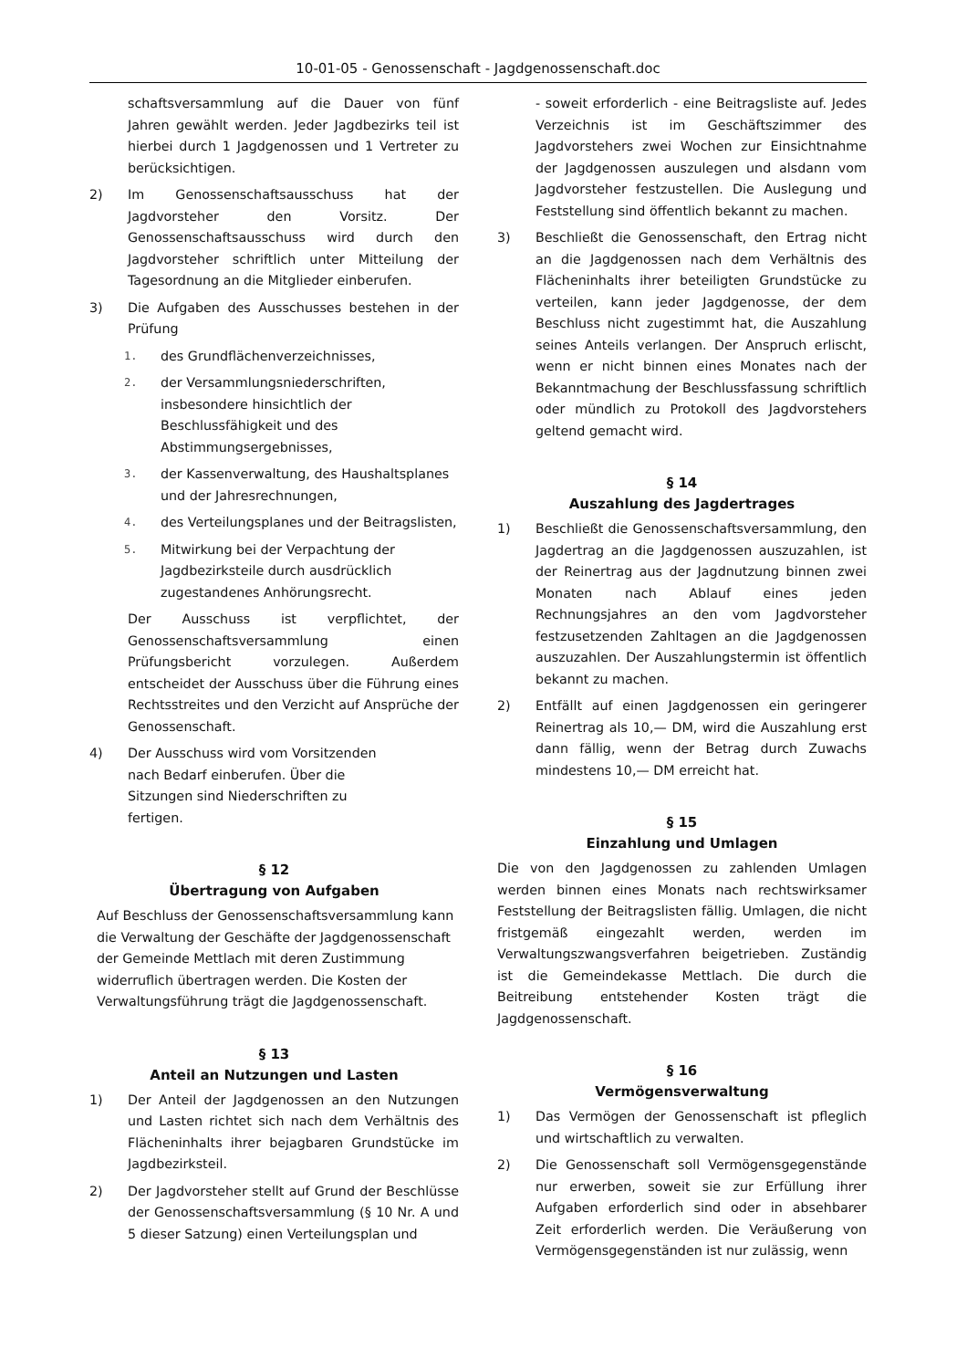10-01-05 - Genossenschaft - Jagdgenossenschaft.doc
schaftsversammlung auf die Dauer von fünf Jahren gewählt werden. Jeder Jagdbezirks teil ist hierbei durch 1 Jagdgenossen und 1 Vertreter zu berücksichtigen.
2) Im Genossenschaftsausschuss hat der Jagdvorsteher den Vorsitz. Der Genossenschaftsausschuss wird durch den Jagdvorsteher schriftlich unter Mitteilung der Tagesordnung an die Mitglieder einberufen.
3) Die Aufgaben des Ausschusses bestehen in der Prüfung
1. des Grundflächenverzeichnisses,
2. der Versammlungsniederschriften, insbesondere hinsichtlich der Beschlussfähigkeit und des Abstimmungsergebnisses,
3. der Kassenverwaltung, des Haushaltsplanes und der Jahresrechnungen,
4. des Verteilungsplanes und der Beitragslisten,
5. Mitwirkung bei der Verpachtung der Jagdbezirksteile durch ausdrücklich zugestandenes Anhörungsrecht.
Der Ausschuss ist verpflichtet, der Genossenschaftsversammlung einen Prüfungsbericht vorzulegen. Außerdem entscheidet der Ausschuss über die Führung eines Rechtsstreites und den Verzicht auf Ansprüche der Genossenschaft.
4) Der Ausschuss wird vom Vorsitzenden nach Bedarf einberufen. Über die Sitzungen sind Niederschriften zu fertigen.
§ 12
Übertragung von Aufgaben
Auf Beschluss der Genossenschaftsversammlung kann die Verwaltung der Geschäfte der Jagdgenossenschaft der Gemeinde Mettlach mit deren Zustimmung widerruflich übertragen werden. Die Kosten der Verwaltungsführung trägt die Jagdgenossenschaft.
§ 13
Anteil an Nutzungen und Lasten
1) Der Anteil der Jagdgenossen an den Nutzungen und Lasten richtet sich nach dem Verhältnis des Flächeninhalts ihrer bejagbaren Grundstücke im Jagdbezirksteil.
2) Der Jagdvorsteher stellt auf Grund der Beschlüsse der Genossenschaftsversammlung (§ 10 Nr. A und 5 dieser Satzung) einen Verteilungsplan und
- soweit erforderlich - eine Beitragsliste auf. Jedes Verzeichnis ist im Geschäftszimmer des Jagdvorstehers zwei Wochen zur Einsichtnahme der Jagdgenossen auszulegen und alsdann vom Jagdvorsteher festzustellen. Die Auslegung und Feststellung sind öffentlich bekannt zu machen.
3) Beschließt die Genossenschaft, den Ertrag nicht an die Jagdgenossen nach dem Verhältnis des Flächeninhalts ihrer beteiligten Grundstücke zu verteilen, kann jeder Jagdgenosse, der dem Beschluss nicht zugestimmt hat, die Auszahlung seines Anteils verlangen. Der Anspruch erlischt, wenn er nicht binnen eines Monates nach der Bekanntmachung der Beschlussfassung schriftlich oder mündlich zu Protokoll des Jagdvorstehers geltend gemacht wird.
§ 14
Auszahlung des Jagdertrages
1) Beschließt die Genossenschaftsversammlung, den Jagdertrag an die Jagdgenossen auszuzahlen, ist der Reinertrag aus der Jagdnutzung binnen zwei Monaten nach Ablauf eines jeden Rechnungsjahres an den vom Jagdvorsteher festzusetzenden Zahltagen an die Jagdgenossen auszuzahlen. Der Auszahlungstermin ist öffentlich bekannt zu machen.
2) Entfällt auf einen Jagdgenossen ein geringerer Reinertrag als 10,— DM, wird die Auszahlung erst dann fällig, wenn der Betrag durch Zuwachs mindestens 10,— DM erreicht hat.
§ 15
Einzahlung und Umlagen
Die von den Jagdgenossen zu zahlenden Umlagen werden binnen eines Monats nach rechtswirksamer Feststellung der Beitragslisten fällig. Umlagen, die nicht fristgemäß eingezahlt werden, werden im Verwaltungszwangsverfahren beigetrieben. Zuständig ist die Gemeindekasse Mettlach. Die durch die Beitreibung entstehender Kosten trägt die Jagdgenossenschaft.
§ 16
Vermögensverwaltung
1) Das Vermögen der Genossenschaft ist pfleglich und wirtschaftlich zu verwalten.
2) Die Genossenschaft soll Vermögensgegenstände nur erwerben, soweit sie zur Erfüllung ihrer Aufgaben erforderlich sind oder in absehbarer Zeit erforderlich werden. Die Veräußerung von Vermögensgegenständen ist nur zulässig, wenn